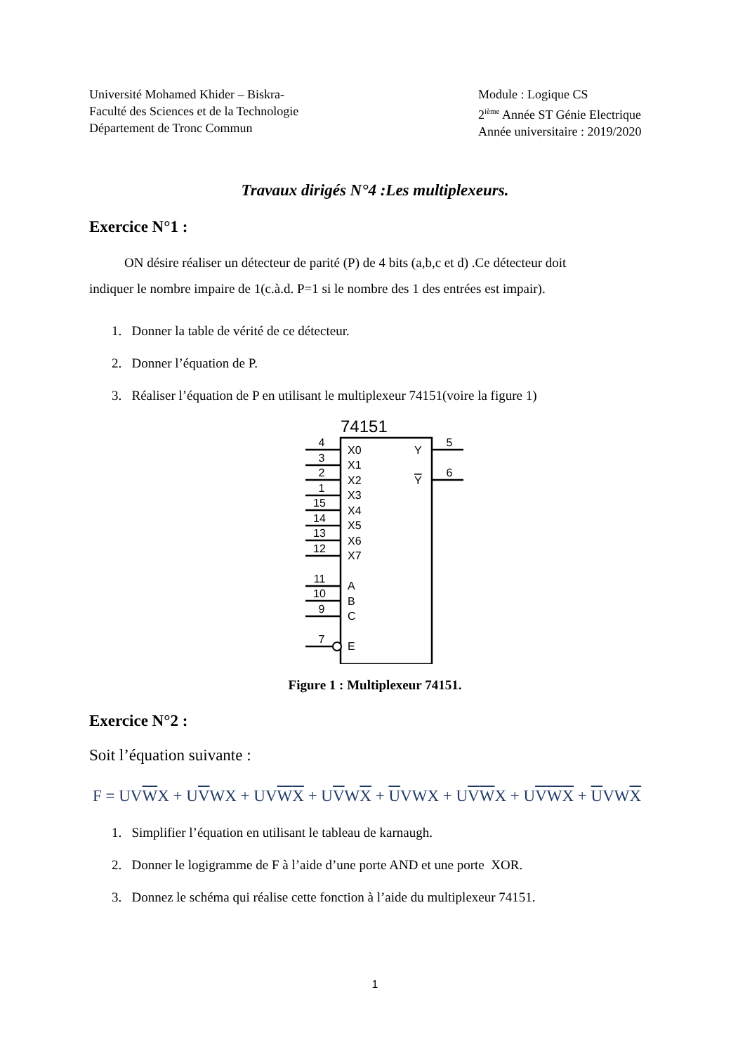Université Mohamed Khider – Biskra-
Faculté des Sciences et de la Technologie
Département de Tronc Commun
Module : Logique CS
2<sup>ième</sup> Année ST Génie Electrique
Année universitaire : 2019/2020
Travaux dirigés N°4 :Les multiplexeurs.
Exercice N°1 :
ON désire réaliser un détecteur de parité (P) de 4 bits (a,b,c et d) .Ce détecteur doit
indiquer le nombre impaire de 1(c.à.d. P=1 si le nombre des 1 des entrées est impair).
1. Donner la table de vérité de ce détecteur.
2. Donner l’équation de P.
3. Réaliser l’équation de P en utilisant le multiplexeur 74151(voire la figure 1)
74151
4
3
2
1
15
14
13
12
11
10
9
7
5
6
X0
X1
X2
X3
X4
X5
X6
X7
A
B
C
E
Y
Y
Figure 1 : Multiplexeur 74151.
Exercice N°2 :
Soit l’équation suivante :
F = UVWX + UVWX + UVWX + UVWX + UVWX + UVWX + UVWX + UVWX
1. Simplifier l’équation en utilisant le tableau de karnaugh.
2. Donner le logigramme de F à l’aide d’une porte AND et une porte XOR.
3. Donnez le schéma qui réalise cette fonction à l’aide du multiplexeur 74151.
1